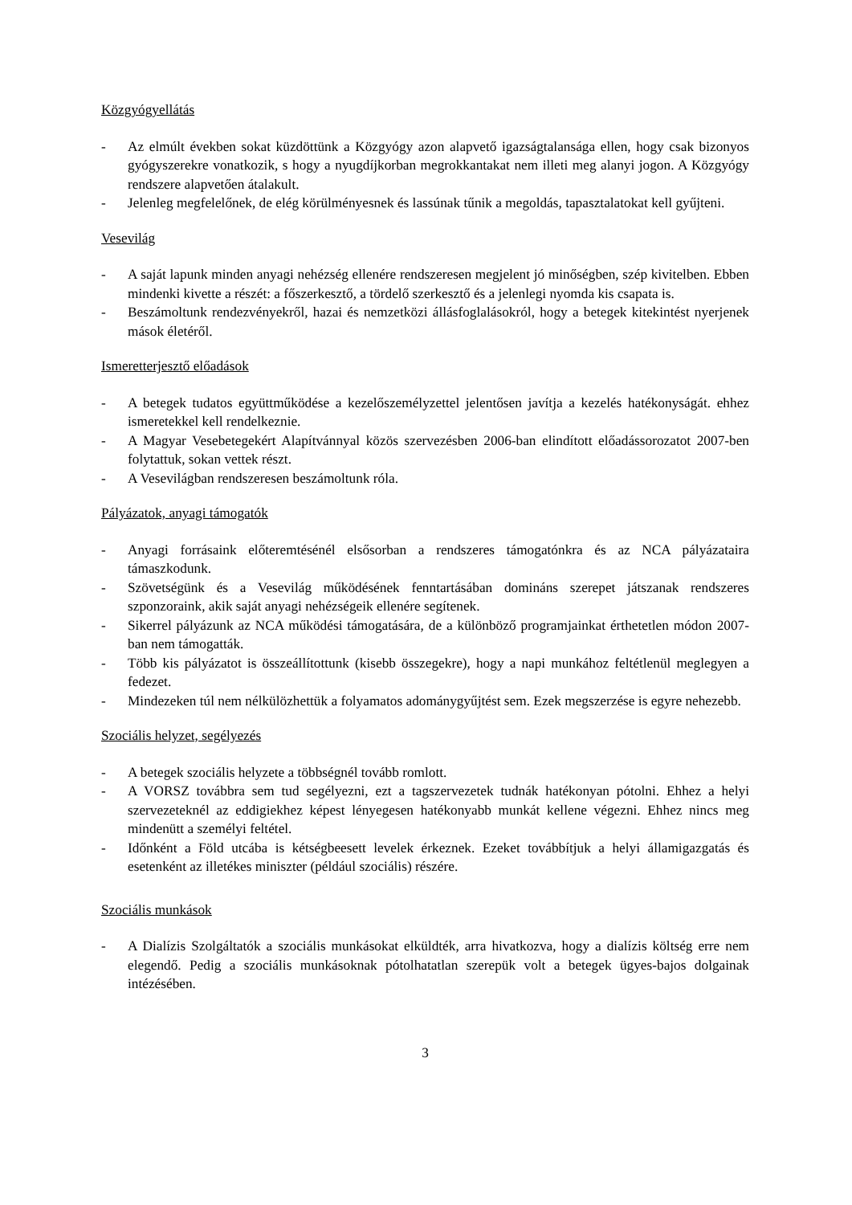Közgyógyellátás
- Az elmúlt években sokat küzdöttünk a Közgyógy azon alapvető igazságtalansága ellen, hogy csak bizonyos gyógyszerekre vonatkozik, s hogy a nyugdíjkorban megrokkantakat nem illeti meg alanyi jogon. A Közgyógy rendszere alapvetően átalakult.
- Jelenleg megfelelőnek, de elég körülményesnek és lassúnak tűnik a megoldás, tapasztalatokat kell gyűjteni.
Vesevilág
- A saját lapunk minden anyagi nehézség ellenére rendszeresen megjelent jó minőségben, szép kivitelben. Ebben mindenki kivette a részét: a főszerkesztő, a tördelő szerkesztő és a jelenlegi nyomda kis csapata is.
- Beszámoltunk rendezvényekről, hazai és nemzetközi állásfoglalásokról, hogy a betegek kitekintést nyerjenek mások életéről.
Ismeretterjesztő előadások
- A betegek tudatos együttműködése a kezelőszemélyzettel jelentősen javítja a kezelés hatékonyságát. ehhez ismeretekkel kell rendelkeznie.
- A Magyar Vesebetegekért Alapítvánnyal közös szervezésben 2006-ban elindított előadássorozatot 2007-ben folytattuk, sokan vettek részt.
- A Vesevilágban rendszeresen beszámoltunk róla.
Pályázatok, anyagi támogatók
- Anyagi forrásaink előteremtésénél elsősorban a rendszeres támogatónkra és az NCA pályázataira támaszkodunk.
- Szövetségünk és a Vesevilág működésének fenntartásában domináns szerepet játszanak rendszeres szponzoraink, akik saját anyagi nehézségeik ellenére segítenek.
- Sikerrel pályázunk az NCA működési támogatására, de a különböző programjainkat érthetetlen módon 2007-ban nem támogatták.
- Több kis pályázatot is összeállítottunk (kisebb összegekre), hogy a napi munkához feltétlenül meglegyen a fedezet.
- Mindezeken túl nem nélkülözhettük a folyamatos adománygyűjtést sem. Ezek megszerzése is egyre nehezebb.
Szociális helyzet, segélyezés
- A betegek szociális helyzete a többségnél tovább romlott.
- A VORSZ továbbra sem tud segélyezni, ezt a tagszervezetek tudnák hatékonyan pótolni. Ehhez a helyi szervezeteknél az eddigiekhez képest lényegesen hatékonyabb munkát kellene végezni. Ehhez nincs meg mindenütt a személyi feltétel.
- Időnként a Föld utcába is kétségbeesett levelek érkeznek. Ezeket továbbítjuk a helyi államigazgatás és esetenként az illetékes miniszter (például szociális) részére.
Szociális munkások
- A Dialízis Szolgáltatók a szociális munkásokat elküldték, arra hivatkozva, hogy a dialízis költség erre nem elegendő. Pedig a szociális munkásoknak pótolhatatlan szerepük volt a betegek ügyes-bajos dolgainak intézésében.
3